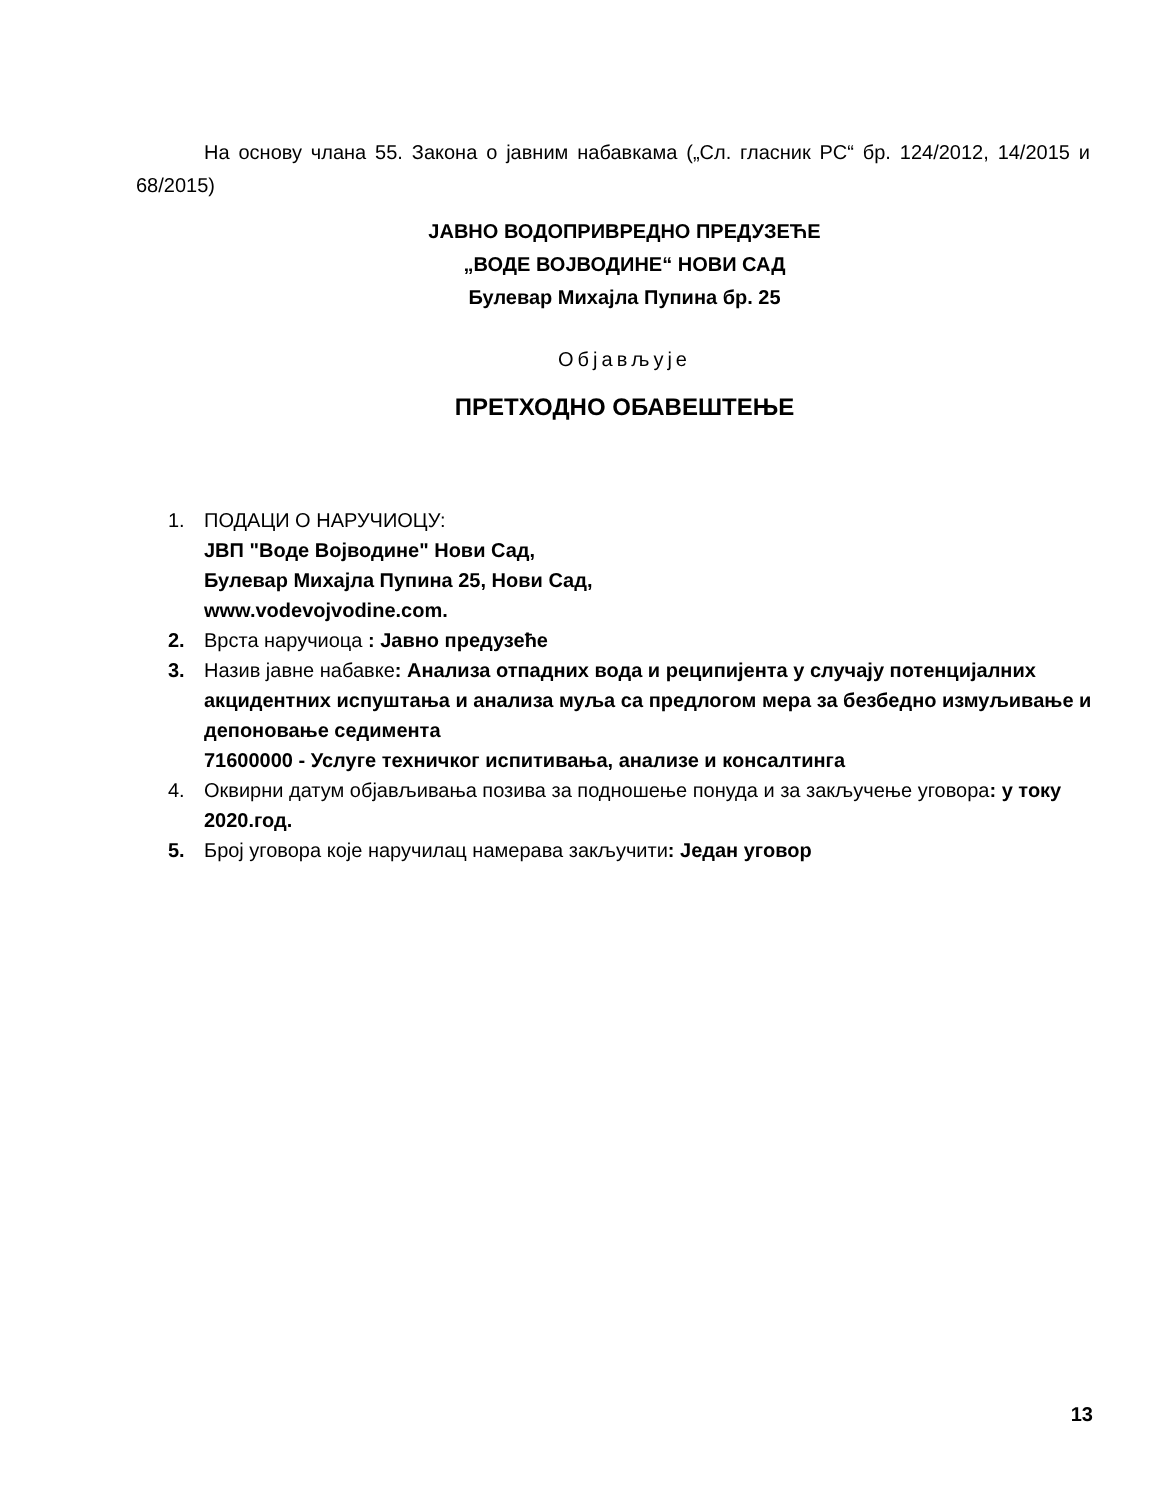На основу члана 55. Закона о јавним набавкама („Сл. гласник РС“ бр. 124/2012, 14/2015 и 68/2015)
ЈАВНО ВОДОПРИВРЕДНО ПРЕДУЗЕЋЕ
„ВОДЕ ВОЈВОДИНЕ“ НОВИ САД
Булевар Михајла Пупина бр. 25
Објављује
ПРЕТХОДНО ОБАВЕШТЕЊЕ
1. ПОДАЦИ О НАРУЧИОЦУ:
ЈВП "Воде Војводине" Нови Сад,
Булевар Михајла Пупина 25, Нови Сад,
www.vodevojvodine.com.
2. Врста наручиоца : Јавно предузеће
3. Назив јавне набавке: Анализа отпадних вода и реципијента у случају потенцијалних акцидентних испуштања и анализа муља са предлогом мера за безбедно измуљивање и депоновање седимента
71600000 - Услуге техничког испитивања, анализе и консалтинга
4. Оквирни датум објављивања позива за подношење понуда и за закључење уговора: у току 2020.год.
5. Број уговора које наручилац намерава закључити: Један уговор
13